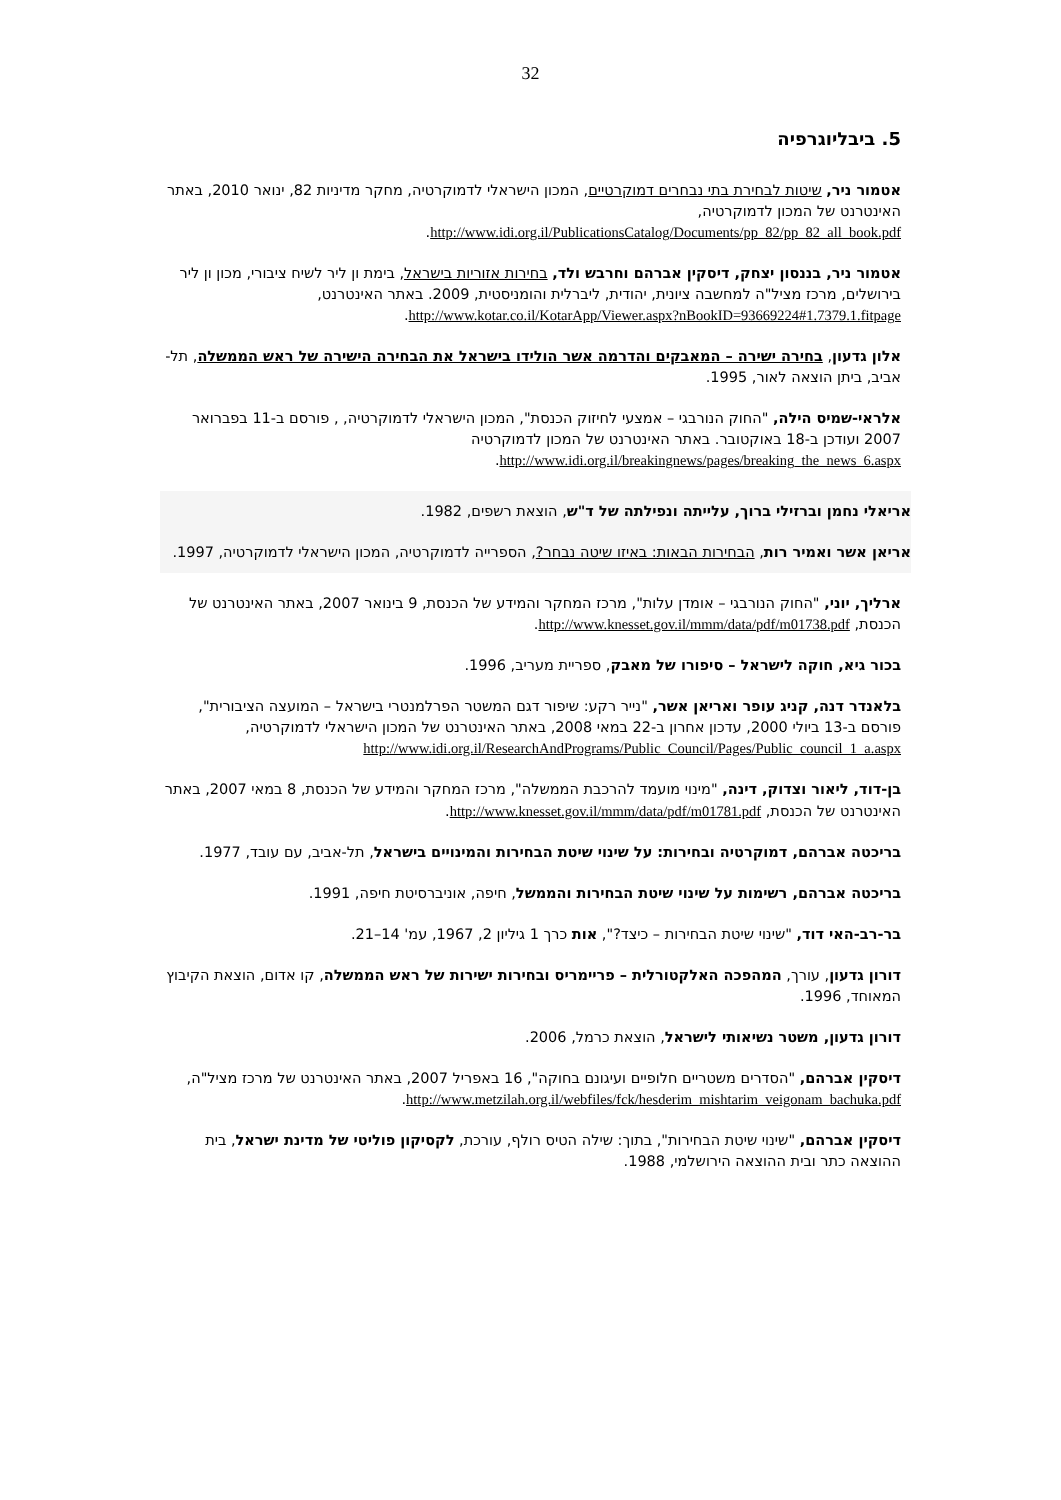32
5. ביבליוגרפיה
אטמור ניר, שיטות לבחירת בתי נבחרים דמוקרטיים, המכון הישראלי לדמוקרטיה, מחקר מדיניות 82, ינואר 2010, באתר האינטרנט של המכון לדמוקרטיה,
http://www.idi.org.il/PublicationsCatalog/Documents/pp_82/pp_82_all_book.pdf.
אטמור ניר, בננסון יצחק, דיסקין אברהם וחרבש ולד, בחירות אזוריות בישראל, בימת ון ליר לשיח ציבורי, מכון ון ליר בירושלים, מרכז מציל"ה למחשבה ציונית, יהודית, ליברלית והומניסטית, 2009. באתר האינטרנט,
http://www.kotar.co.il/KotarApp/Viewer.aspx?nBookID=93669224#1.7379.1.fitpage.
אלון גדעון, בחירה ישירה – המאבקים והדרמה אשר הולידו בישראל את הבחירה הישירה של ראש הממשלה, תל-אביב, ביתן הוצאה לאור, 1995.
אלראי-שמיס הילה, "החוק הנורבגי – אמצעי לחיזוק הכנסת", המכון הישראלי לדמוקרטיה, , פורסם ב-11 בפברואר 2007 ועודכן ב-18 באוקטובר. באתר האינטרנט של המכון לדמוקרטיה
http://www.idi.org.il/breakingnews/pages/breaking_the_news_6.aspx.
אריאלי נחמן וברזילי ברוך, עלייתה ונפילתה של ד"ש, הוצאת רשפים, 1982.
אריאן אשר ואמיר רות, הבחירות הבאות: באיזו שיטה נבחר?, הספרייה לדמוקרטיה, המכון הישראלי לדמוקרטיה, 1997.
ארליך, יוני, "החוק הנורבגי – אומדן עלות", מרכז המחקר והמידע של הכנסת, 9 בינואר 2007, באתר האינטרנט של הכנסת, http://www.knesset.gov.il/mmm/data/pdf/m01738.pdf.
בכור גיא, חוקה לישראל – סיפורו של מאבק, ספריית מעריב, 1996.
בלאנדר דנה, קניג עופר ואריאן אשר, "נייר רקע: שיפור דגם המשטר הפרלמנטרי בישראל – המועצה הציבורית", פורסם ב-13 ביולי 2000, עדכון אחרון ב-22 במאי 2008, באתר האינטרנט של המכון הישראלי לדמוקרטיה,
http://www.idi.org.il/ResearchAndPrograms/Public_Council/Pages/Public_council_1_a.aspx
בן-דוד, ליאור וצדוק, דינה, "מינוי מועמד להרכבת הממשלה", מרכז המחקר והמידע של הכנסת, 8 במאי 2007, באתר האינטרנט של הכנסת, http://www.knesset.gov.il/mmm/data/pdf/m01781.pdf.
בריכטה אברהם, דמוקרטיה ובחירות: על שינוי שיטת הבחירות והמינויים בישראל, תל-אביב, עם עובד, 1977.
בריכטה אברהם, רשימות על שינוי שיטת הבחירות והממשל, חיפה, אוניברסיטת חיפה, 1991.
בר-רב-האי דוד, "שינוי שיטת הבחירות – כיצד?", אות כרך 1 גיליון 2, 1967, עמ' 14–21.
דורון גדעון, עורך, המהפכה האלקטורלית – פריימריס ובחירות ישירות של ראש הממשלה, קו אדום, הוצאת הקיבוץ המאוחד, 1996.
דורון גדעון, משטר נשיאותי לישראל, הוצאת כרמל, 2006.
דיסקין אברהם, "הסדרים משטריים חלופיים ועיגונם בחוקה", 16 באפריל 2007, באתר האינטרנט של מרכז מציל"ה,
http://www.metzilah.org.il/webfiles/fck/hesderim_mishtarim_veigonam_bachuka.pdf.
דיסקין אברהם, "שינוי שיטת הבחירות", בתוך: שילה הטיס רולף, עורכת, לקסיקון פוליטי של מדינת ישראל, בית ההוצאה כתר ובית ההוצאה הירושלמי, 1988.